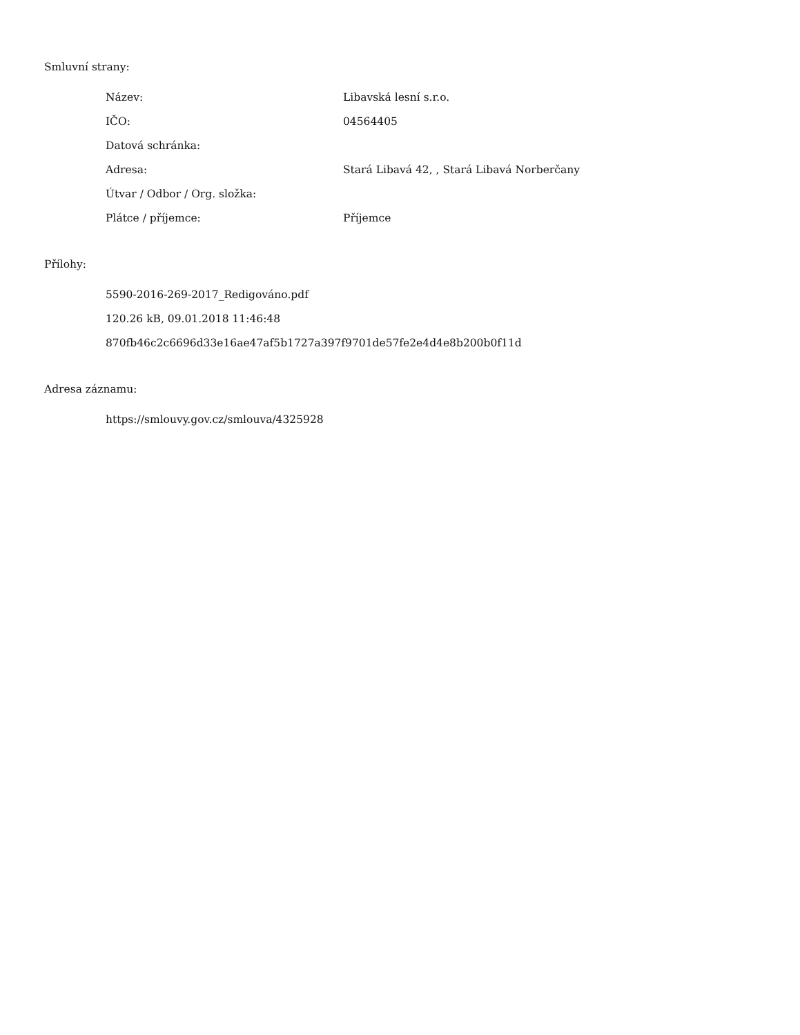Smluvní strany:
| Název: | Libavská lesní s.r.o. |
| IČO: | 04564405 |
| Datová schránka: | |
| Adresa: | Stará Libavá 42, , Stará Libavá Norberčany |
| Útvar / Odbor / Org. složka: | |
| Plátce / příjemce: | Příjemce |
Přílohy:
5590-2016-269-2017_Redigováno.pdf
120.26 kB, 09.01.2018 11:46:48
870fb46c2c6696d33e16ae47af5b1727a397f9701de57fe2e4d4e8b200b0f11d
Adresa záznamu:
https://smlouvy.gov.cz/smlouva/4325928